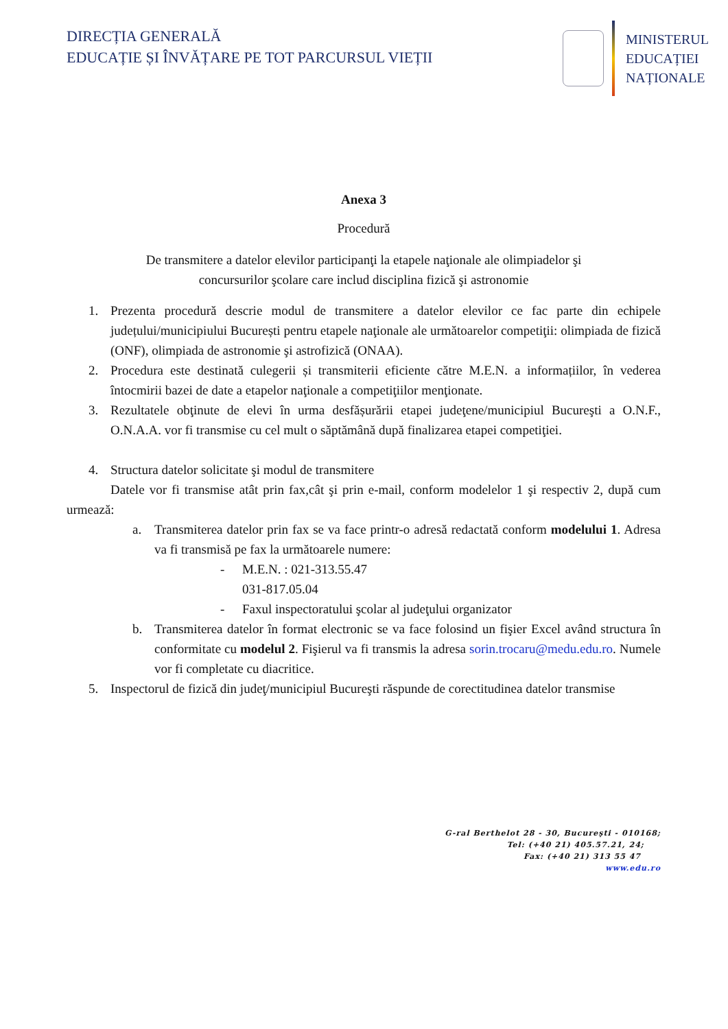DIRECȚIA GENERALĂ
EDUCAȚIE ȘI ÎNVĂȚARE PE TOT PARCURSUL VIEȚII
MINISTERUL
EDUCAȚIEI
NAȚIONALE
Anexa 3
Procedură
De transmitere a datelor elevilor participanţi la etapele naţionale ale olimpiadelor şi
concursurilor şcolare care includ disciplina fizică şi astronomie
1. Prezenta procedură descrie modul de transmitere a datelor elevilor ce fac parte din echipele județului/municipiului București pentru etapele naţionale ale următoarelor competiţii: olimpiada de fizică (ONF), olimpiada de astronomie şi astrofizică (ONAA).
2. Procedura este destinată culegerii și transmiterii eficiente către M.E.N. a informațiilor, în vederea întocmirii bazei de date a etapelor naţionale a competiţiilor menţionate.
3. Rezultatele obţinute de elevi în urma desfășurării etapei judeţene/municipiul Bucureşti a O.N.F., O.N.A.A. vor fi transmise cu cel mult o săptămână după finalizarea etapei competiţiei.
4. Structura datelor solicitate şi modul de transmitere
Datele vor fi transmise atât prin fax,cât şi prin e-mail, conform modelelor 1 şi respectiv 2, după cum urmează:
a. Transmiterea datelor prin fax se va face printr-o adresă redactată conform modelului 1. Adresa va fi transmisă pe fax la următoarele numere:
- M.E.N. : 021-313.55.47
031-817.05.04
- Faxul inspectoratului şcolar al judeţului organizator
b. Transmiterea datelor în format electronic se va face folosind un fişier Excel având structura în conformitate cu modelul 2. Fişierul va fi transmis la adresa sorin.trocaru@medu.edu.ro. Numele vor fi completate cu diacritice.
5. Inspectorul de fizică din judeţ/municipiul Bucureşti răspunde de corectitudinea datelor transmise
G-ral Berthelot 28 - 30, Bucureşti - 010168;
Tel: (+40 21) 405.57.21, 24;
Fax: (+40 21) 313 55 47
www.edu.ro